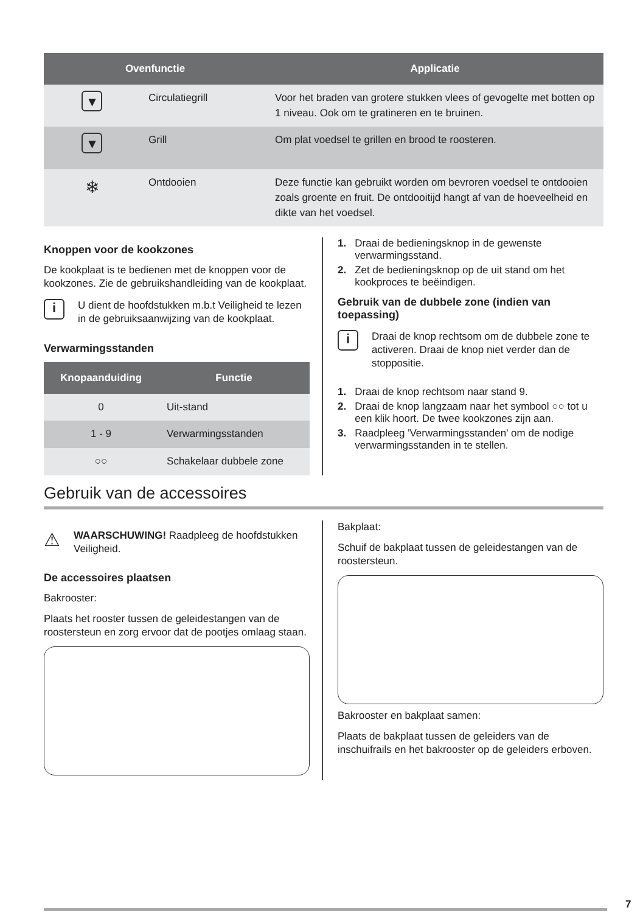| Ovenfunctie | | Applicatie |
| --- | --- | --- |
| ▾ | Circulatiegrill | Voor het braden van grotere stukken vlees of gevogelte met botten op 1 niveau. Ook om te gratineren en te bruinen. |
| ▾ | Grill | Om plat voedsel te grillen en brood te roosteren. |
| ❄ | Ontdooien | Deze functie kan gebruikt worden om bevroren voedsel te ontdooien zoals groente en fruit. De ontdooitijd hangt af van de hoeveelheid en dikte van het voedsel. |
Knoppen voor de kookzones
De kookplaat is te bedienen met de knoppen voor de kookzones. Zie de gebruikshandleiding van de kookplaat.
i
U dient de hoofdstukken m.b.t Veiligheid te lezen in de gebruiksaanwijzing van de kookplaat.
Verwarmingsstanden
| Knopaanduiding | Functie |
| --- | --- |
| 0 | Uit-stand |
| 1 - 9 | Verwarmingsstanden |
| ○○ | Schakelaar dubbele zone |
1. Draai de bedieningsknop in de gewenste verwarmingsstand.
2. Zet de bedieningsknop op de uit stand om het kookproces te beëindigen.
Gebruik van de dubbele zone (indien van toepassing)
i
Draai de knop rechtsom om de dubbele zone te activeren. Draai de knop niet verder dan de stoppositie.
1. Draai de knop rechtsom naar stand 9.
2. Draai de knop langzaam naar het symbool ○○ tot u een klik hoort. De twee kookzones zijn aan.
3. Raadpleeg 'Verwarmingsstanden' om de nodige verwarmingsstanden in te stellen.
Gebruik van de accessoires
⚠
WAARSCHUWING! Raadpleeg de hoofdstukken Veiligheid.
De accessoires plaatsen
Bakrooster:
Plaats het rooster tussen de geleidestangen van de roostersteun en zorg ervoor dat de pootjes omlaag staan.
Bakplaat:
Schuif de bakplaat tussen de geleidestangen van de roostersteun.
Bakrooster en bakplaat samen:
Plaats de bakplaat tussen de geleiders van de inschuifrails en het bakrooster op de geleiders erboven.
7